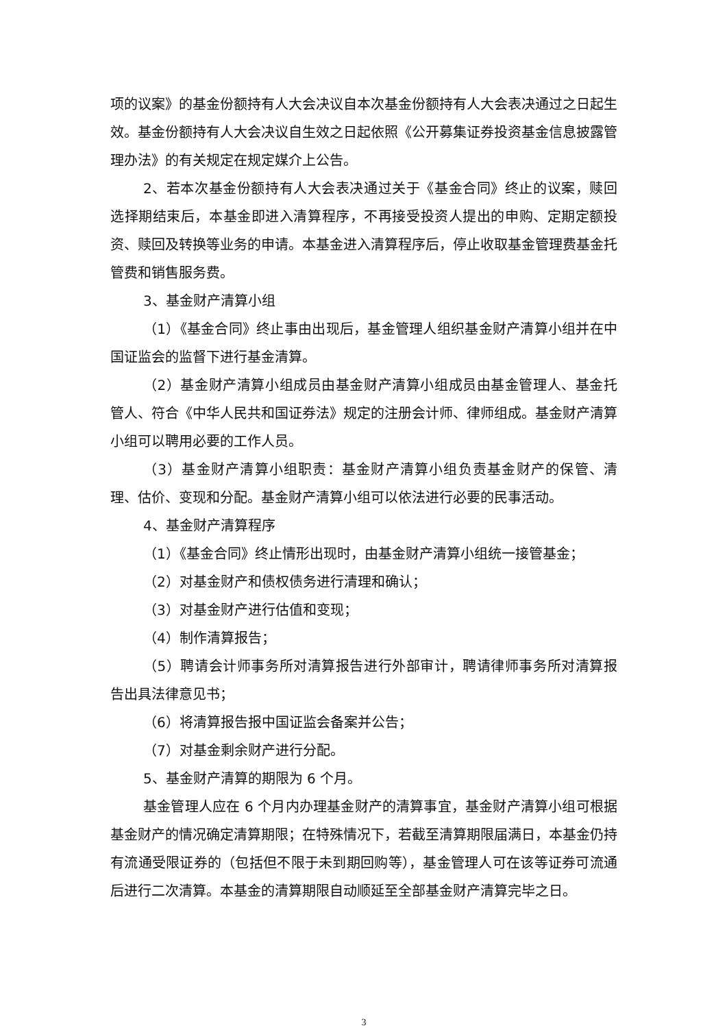项的议案》的基金份额持有人大会决议自本次基金份额持有人大会表决通过之日起生效。基金份额持有人大会决议自生效之日起依照《公开募集证券投资基金信息披露管理办法》的有关规定在规定媒介上公告。
2、若本次基金份额持有人大会表决通过关于《基金合同》终止的议案，赎回选择期结束后，本基金即进入清算程序，不再接受投资人提出的申购、定期定额投资、赎回及转换等业务的申请。本基金进入清算程序后，停止收取基金管理费基金托管费和销售服务费。
3、基金财产清算小组
（1）《基金合同》终止事由出现后，基金管理人组织基金财产清算小组并在中国证监会的监督下进行基金清算。
（2）基金财产清算小组成员由基金财产清算小组成员由基金管理人、基金托管人、符合《中华人民共和国证券法》规定的注册会计师、律师组成。基金财产清算小组可以聘用必要的工作人员。
（3）基金财产清算小组职责：基金财产清算小组负责基金财产的保管、清理、估价、变现和分配。基金财产清算小组可以依法进行必要的民事活动。
4、基金财产清算程序
（1）《基金合同》终止情形出现时，由基金财产清算小组统一接管基金；
（2）对基金财产和债权债务进行清理和确认；
（3）对基金财产进行估值和变现；
（4）制作清算报告；
（5）聘请会计师事务所对清算报告进行外部审计，聘请律师事务所对清算报告出具法律意见书；
（6）将清算报告报中国证监会备案并公告；
（7）对基金剩余财产进行分配。
5、基金财产清算的期限为 6 个月。
基金管理人应在 6 个月内办理基金财产的清算事宜，基金财产清算小组可根据基金财产的情况确定清算期限；在特殊情况下，若截至清算期限届满日，本基金仍持有流通受限证券的（包括但不限于未到期回购等），基金管理人可在该等证券可流通后进行二次清算。本基金的清算期限自动顺延至全部基金财产清算完毕之日。
3